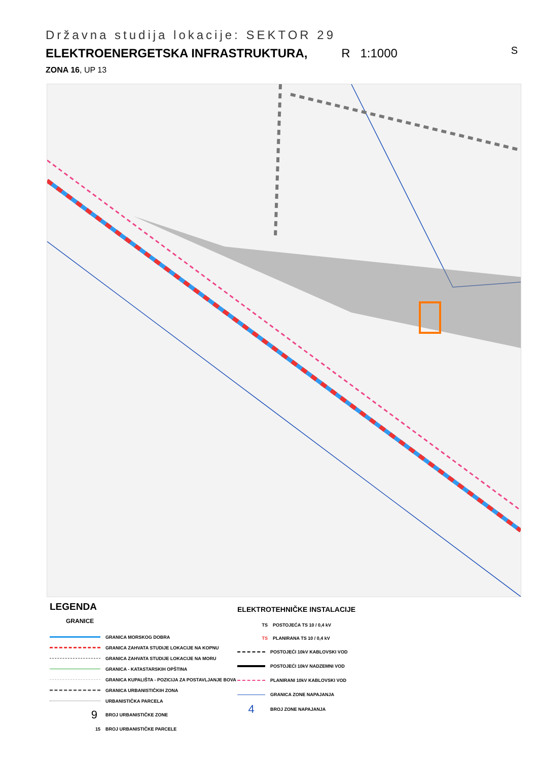Državna studija lokacije: SEKTOR 29
ELEKTROENERGETSKA INFRASTRUKTURA, R 1:1000
ZONA 16, UP 13
S
LEGENDA
GRANICE
GRANICA MORSKOG DOBRA
GRANICA ZAHVATA STUDIJE LOKACIJE NA KOPNU
GRANICA ZAHVATA STUDIJE LOKACIJE NA MORU
GRANICA - KATASTARSKIH OPŠTINA
GRANICA KUPALIŠTA - POZICIJA ZA POSTAVLJANJE BOVA
GRANICA URBANISTIČKIH ZONA
URBANISTIČKA PARCELA
9
BROJ URBANISTIČKE ZONE
15
BROJ URBANISTIČKE PARCELE
ELEKTROTEHNIČKE INSTALACIJE
TS
POSTOJEĆA TS 10 / 0,4 kV
TS
PLANIRANA TS 10 / 0,4 kV
POSTOJEĆI 10kV KABLOVSKI VOD
POSTOJEĆI 10kV NADZEMNI VOD
PLANIRANI 10kV KABLOVSKI VOD
GRANICA ZONE NAPAJANJA
4
BROJ ZONE NAPAJANJA